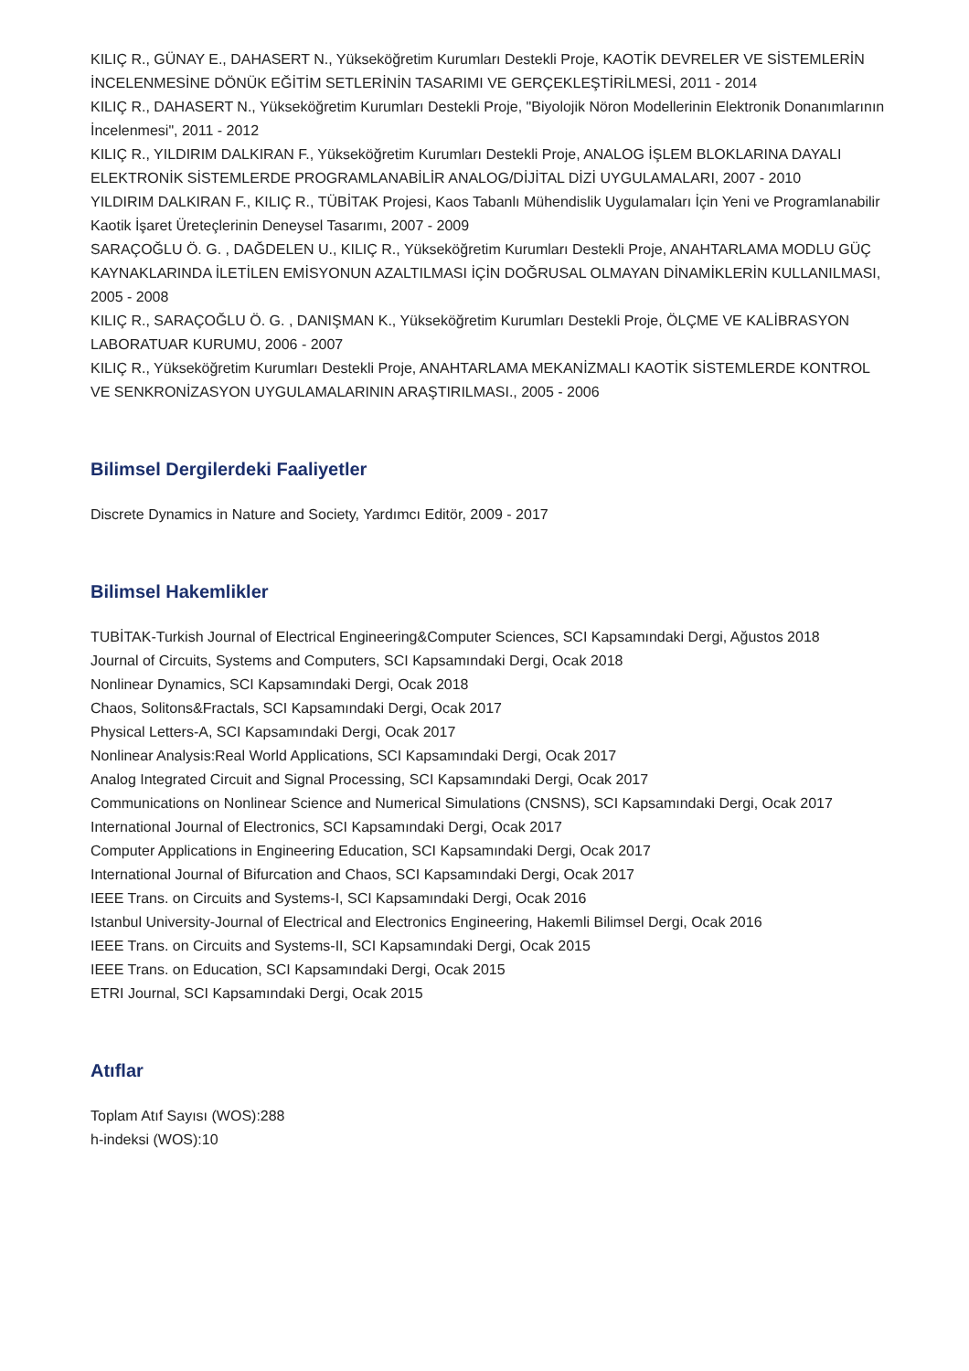KILIÇ R., GÜNAY E., DAHASERT N., Yükseköğretim Kurumları Destekli Proje, KAOTİK DEVRELER VE SİSTEMLERİN İNCELENMESİNE DÖNÜK EĞİTİM SETLERİNİN TASARIMI VE GERÇEKLEŞTİRİLMESİ, 2011 - 2014
KILIÇ R., DAHASERT N., Yükseköğretim Kurumları Destekli Proje, "Biyolojik Nöron Modellerinin Elektronik Donanımlarının İncelenmesi", 2011 - 2012
KILIÇ R., YILDIRIM DALKIRAN F., Yükseköğretim Kurumları Destekli Proje, ANALOG İŞLEM BLOKLARINA DAYALI ELEKTRONİK SİSTEMLERDE PROGRAMLANABİLİR ANALOG/DİJİTAL DİZİ UYGULAMALARI, 2007 - 2010
YILDIRIM DALKIRAN F., KILIÇ R., TÜBİTAK Projesi, Kaos Tabanlı Mühendislik Uygulamaları İçin Yeni ve Programlanabilir Kaotik İşaret Üreteçlerinin Deneysel Tasarımı, 2007 - 2009
SARAÇOĞLU Ö. G. , DAĞDELEN U., KILIÇ R., Yükseköğretim Kurumları Destekli Proje, ANAHTARLAMA MODLU GÜÇ KAYNAKLARINDA İLETİLEN EMİSYONUN AZALTILMASI İÇİN DOĞRUSAL OLMAYAN DİNAMİKLERİN KULLANILMASI, 2005 - 2008
KILIÇ R., SARAÇOĞLU Ö. G. , DANIŞMAN K., Yükseköğretim Kurumları Destekli Proje, ÖLÇME VE KALİBRASYON LABORATUAR KURUMU, 2006 - 2007
KILIÇ R., Yükseköğretim Kurumları Destekli Proje, ANAHTARLAMA MEKANİZMALI KAOTİK SİSTEMLERDE KONTROL VE SENKRONİZASYON UYGULAMALARININ ARAŞTIRILMASI., 2005 - 2006
Bilimsel Dergilerdeki Faaliyetler
Discrete Dynamics in Nature and Society, Yardımcı Editör, 2009 - 2017
Bilimsel Hakemlikler
TUBİTAK-Turkish Journal of Electrical Engineering&Computer Sciences, SCI Kapsamındaki Dergi, Ağustos 2018
Journal of Circuits, Systems and Computers, SCI Kapsamındaki Dergi, Ocak 2018
Nonlinear Dynamics, SCI Kapsamındaki Dergi, Ocak 2018
Chaos, Solitons&Fractals, SCI Kapsamındaki Dergi, Ocak 2017
Physical Letters-A, SCI Kapsamındaki Dergi, Ocak 2017
Nonlinear Analysis:Real World Applications, SCI Kapsamındaki Dergi, Ocak 2017
Analog Integrated Circuit and Signal Processing, SCI Kapsamındaki Dergi, Ocak 2017
Communications on Nonlinear Science and Numerical Simulations (CNSNS), SCI Kapsamındaki Dergi, Ocak 2017
International Journal of Electronics, SCI Kapsamındaki Dergi, Ocak 2017
Computer Applications in Engineering Education, SCI Kapsamındaki Dergi, Ocak 2017
International Journal of Bifurcation and Chaos, SCI Kapsamındaki Dergi, Ocak 2017
IEEE Trans. on Circuits and Systems-I, SCI Kapsamındaki Dergi, Ocak 2016
Istanbul University-Journal of Electrical and Electronics Engineering, Hakemli Bilimsel Dergi, Ocak 2016
IEEE Trans. on Circuits and Systems-II, SCI Kapsamındaki Dergi, Ocak 2015
IEEE Trans. on Education, SCI Kapsamındaki Dergi, Ocak 2015
ETRI Journal, SCI Kapsamındaki Dergi, Ocak 2015
Atıflar
Toplam Atıf Sayısı (WOS):288
h-indeksi (WOS):10